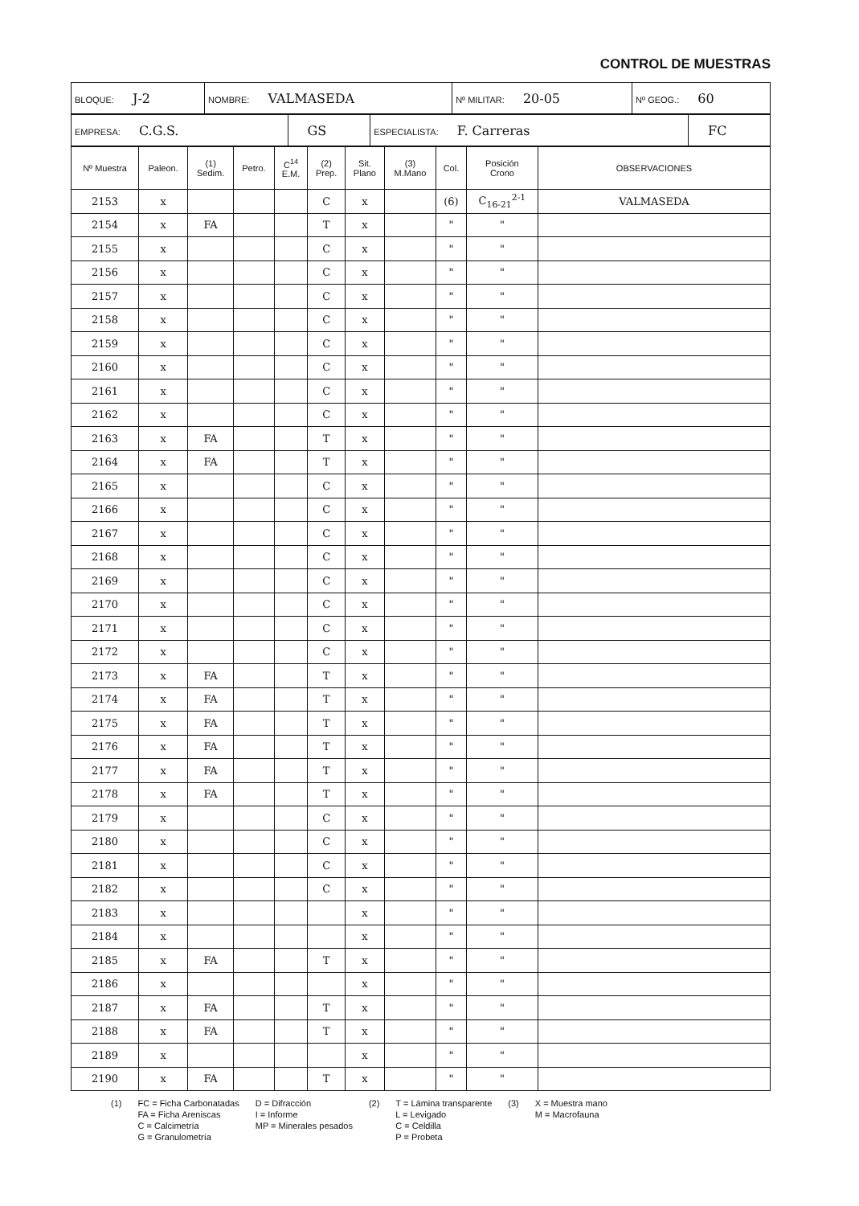CONTROL DE MUESTRAS
| BLOQUE: J-2 | NOMBRE: VALMASEDA | Nº MILITAR: 20-05 | Nº GEOG.: 60 |
| EMPRESA: C.G.S. | GS | ESPECIALISTA: F. Carreras | FC |
| Nº Muestra | Paleon. | (1) Sedim. | Petro. | C<sup>14</sup> E.M. | (2) Prep. | Sit. Plano | (3) M.Mano | Col. | Posición Crono | OBSERVACIONES |
| --- | --- | --- | --- | --- | --- | --- | --- | --- | --- | --- |
| 2153 | x | | | | C | x | | (6) | C<sub>16-21</sub><sup>2-1</sup> | VALMASEDA |
| 2154 | x | FA | | | T | x | | " | " | |
| 2155 | x | | | | C | x | | " | " | |
| 2156 | x | | | | C | x | | " | " | |
| 2157 | x | | | | C | x | | " | " | |
| 2158 | x | | | | C | x | | " | " | |
| 2159 | x | | | | C | x | | " | " | |
| 2160 | x | | | | C | x | | " | " | |
| 2161 | x | | | | C | x | | " | " | |
| 2162 | x | | | | C | x | | " | " | |
| 2163 | x | FA | | | T | x | | " | " | |
| 2164 | x | FA | | | T | x | | " | " | |
| 2165 | x | | | | C | x | | " | " | |
| 2166 | x | | | | C | x | | " | " | |
| 2167 | x | | | | C | x | | " | " | |
| 2168 | x | | | | C | x | | " | " | |
| 2169 | x | | | | C | x | | " | " | |
| 2170 | x | | | | C | x | | " | " | |
| 2171 | x | | | | C | x | | " | " | |
| 2172 | x | | | | C | x | | " | " | |
| 2173 | x | FA | | | T | x | | " | " | |
| 2174 | x | FA | | | T | x | | " | " | |
| 2175 | x | FA | | | T | x | | " | " | |
| 2176 | x | FA | | | T | x | | " | " | |
| 2177 | x | FA | | | T | x | | " | " | |
| 2178 | x | FA | | | T | x | | " | " | |
| 2179 | x | | | | C | x | | " | " | |
| 2180 | x | | | | C | x | | " | " | |
| 2181 | x | | | | C | x | | " | " | |
| 2182 | x | | | | C | x | | " | " | |
| 2183 | x | | | | | x | | " | " | |
| 2184 | x | | | | | x | | " | " | |
| 2185 | x | FA | | | T | x | | " | " | |
| 2186 | x | | | | | x | | " | " | |
| 2187 | x | FA | | | T | x | | " | " | |
| 2188 | x | FA | | | T | x | | " | " | |
| 2189 | x | | | | | x | | " | " | |
| 2190 | x | FA | | | T | x | | " | " | |
(1) FC = Ficha Carbonatadas
FA = Ficha Areniscas
C = Calcimetría
G = Granulometría
D = Difracción
I = Informe
MP = Minerales pesados
(2) T = Lámina transparente
L = Levigado
C = Celdilla
P = Probeta
(3) X = Muestra mano
M = Macrofauna